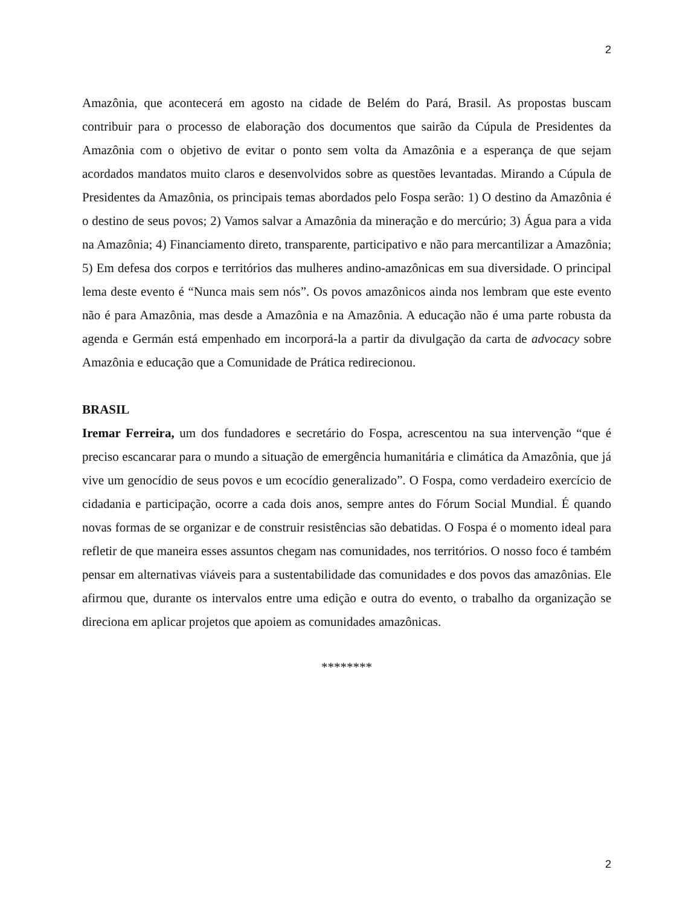2
Amazônia, que acontecerá em agosto na cidade de Belém do Pará, Brasil. As propostas buscam contribuir para o processo de elaboração dos documentos que sairão da Cúpula de Presidentes da Amazônia com o objetivo de evitar o ponto sem volta da Amazônia e a esperança de que sejam acordados mandatos muito claros e desenvolvidos sobre as questões levantadas. Mirando a Cúpula de Presidentes da Amazônia, os principais temas abordados pelo Fospa serão: 1) O destino da Amazônia é o destino de seus povos; 2) Vamos salvar a Amazônia da mineração e do mercúrio; 3) Água para a vida na Amazônia; 4) Financiamento direto, transparente, participativo e não para mercantilizar a Amazônia; 5) Em defesa dos corpos e territórios das mulheres andino-amazônicas em sua diversidade. O principal lema deste evento é “Nunca mais sem nós”. Os povos amazônicos ainda nos lembram que este evento não é para Amazônia, mas desde a Amazônia e na Amazônia. A educação não é uma parte robusta da agenda e Germán está empenhado em incorporá-la a partir da divulgação da carta de advocacy sobre Amazônia e educação que a Comunidade de Prática redirecionou.
BRASIL
Iremar Ferreira, um dos fundadores e secretário do Fospa, acrescentou na sua intervenção “que é preciso escancarar para o mundo a situação de emergência humanitária e climática da Amazônia, que já vive um genocídio de seus povos e um ecocídio generalizado”. O Fospa, como verdadeiro exercício de cidadania e participação, ocorre a cada dois anos, sempre antes do Fórum Social Mundial. É quando novas formas de se organizar e de construir resistências são debatidas. O Fospa é o momento ideal para refletir de que maneira esses assuntos chegam nas comunidades, nos territórios. O nosso foco é também pensar em alternativas viáveis para a sustentabilidade das comunidades e dos povos das amazônias. Ele afirmou que, durante os intervalos entre uma edição e outra do evento, o trabalho da organização se direciona em aplicar projetos que apoiem as comunidades amazônicas.
********
2